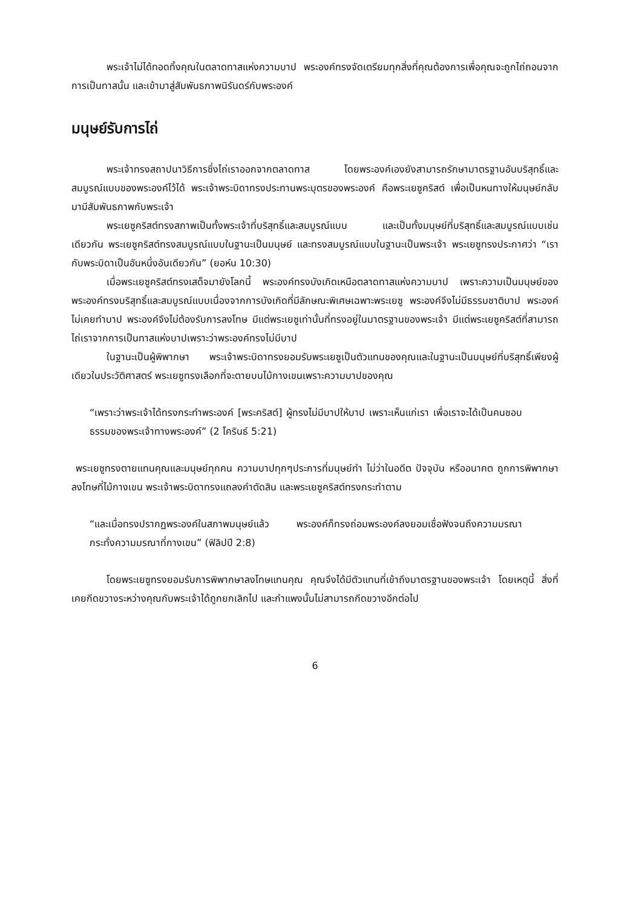พระเจ้าไม่ได้ทอดทิ้งคุณในตลาดทาสแห่งความบาป พระองค์ทรงจัดเตรียมทุกสิ่งที่คุณต้องการเพื่อคุณจะถูกไถ่ถอนจากการเป็นทาสนั้น และเข้ามาสู่สัมพันธภาพนิรันดร์กับพระองค์
มนุษย์รับการไถ่
พระเจ้าทรงสถาปนาวิธีการซึ่งไถ่เราออกจากตลาดทาส โดยพระองค์เองยังสามารถรักษามาตรฐานอันบริสุทธิ์และสมบูรณ์แบบของพระองค์ไว้ได้ พระเจ้าพระบิดาทรงประทานพระบุตรของพระองค์ คือพระเยซูคริสต์ เพื่อเป็นหนทางให้มนุษย์กลับมามีสัมพันธภาพกับพระเจ้า
พระเยซูคริสต์ทรงสภาพเป็นทั้งพระเจ้าที่บริสุทธิ์และสมบูรณ์แบบ และเป็นทั้งมนุษย์ที่บริสุทธิ์และสมบูรณ์แบบเช่นเดียวกัน พระเยซูคริสต์ทรงสมบูรณ์แบบในฐานะเป็นมนุษย์ และทรงสมบูรณ์แบบในฐานะเป็นพระเจ้า พระเยซูทรงประกาศว่า “เรากับพระบิดาเป็นอันหนึ่งอันเดียวกัน” (ยอห์น 10:30)
เมื่อพระเยซูคริสต์ทรงเสด็จมายังโลกนี้ พระองค์ทรงบังเกิดเหนือตลาดทาสแห่งความบาป เพราะความเป็นมนุษย์ของพระองค์ทรงบริสุทธิ์และสมบูรณ์แบบเนื่องจากการบังเกิดที่มีลักษณะพิเศษเฉพาะพระเยซู พระองค์จึงไม่มีธรรมชาติบาป พระองค์ไม่เคยทำบาป พระองค์จึงไม่ต้องรับการลงโทษ มีแต่พระเยซูเท่านั้นที่ทรงอยู่ในมาตรฐานของพระเจ้า มีแต่พระเยซูคริสต์ที่สามารถไถ่เราจากการเป็นทาสแห่งบาปเพราะว่าพระองค์ทรงไม่มีบาป
ในฐานะเป็นผู้พิพากษา พระเจ้าพระบิดาทรงยอมรับพระเยซูเป็นตัวแทนของคุณและในฐานะเป็นมนุษย์ที่บริสุทธิ์เพียงผู้เดียวในประวัติศาสตร์ พระเยซูทรงเลือกที่จะตายบนไม้กางเขนเพราะความบาปของคุณ
“เพราะว่าพระเจ้าได้ทรงกระทำพระองค์ [พระคริสต์] ผู้ทรงไม่มีบาปให้บาป เพราะเห็นแก่เรา เพื่อเราจะได้เป็นคนชอบธรรมของพระเจ้าทางพระองค์” (2 โครินธ์ 5:21)
พระเยซูทรงตายแทนคุณและมนุษย์ทุกคน ความบาปทุกๆประการที่มนุษย์ทำ ไม่ว่าในอดีต ปัจจุบัน หรืออนาคต ถูกการพิพากษาลงโทษที่ไม้กางเขน พระเจ้าพระบิดาทรงแถลงคำตัดสิน และพระเยซูคริสต์ทรงกระทำตาม
“และเมื่อทรงปรากฏพระองค์ในสภาพมนุษย์แล้ว พระองค์ก็ทรงถ่อมพระองค์ลงยอมเชื่อฟังจนถึงความมรณา กระทั่งความมรณาที่กางเขน” (ฟิลิปปี 2:8)
โดยพระเยซูทรงยอมรับการพิพากษาลงโทษแทนคุณ คุณจึงได้มีตัวแทนที่เข้าถึงมาตรฐานของพระเจ้า โดยเหตุนี้ สิ่งที่เคยกีดขวางระหว่างคุณกับพระเจ้าได้ถูกยกเลิกไป และกำแพงนั้นไม่สามารถกีดขวางอีกต่อไป
6